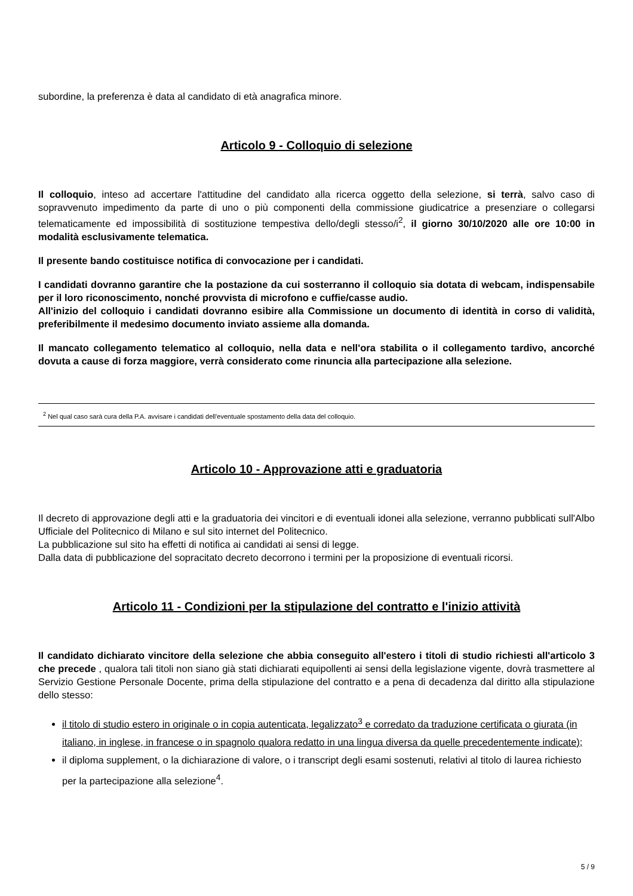subordine, la preferenza è data al candidato di età anagrafica minore.
Articolo 9 - Colloquio di selezione
Il colloquio, inteso ad accertare l'attitudine del candidato alla ricerca oggetto della selezione, si terrà, salvo caso di sopravvenuto impedimento da parte di uno o più componenti della commissione giudicatrice a presenziare o collegarsi telematicamente ed impossibilità di sostituzione tempestiva dello/degli stesso/i<sup>2</sup>, il giorno 30/10/2020 alle ore 10:00 in modalità esclusivamente telematica.
Il presente bando costituisce notifica di convocazione per i candidati.
I candidati dovranno garantire che la postazione da cui sosterranno il colloquio sia dotata di webcam, indispensabile per il loro riconoscimento, nonché provvista di microfono e cuffie/casse audio.
All'inizio del colloquio i candidati dovranno esibire alla Commissione un documento di identità in corso di validità, preferibilmente il medesimo documento inviato assieme alla domanda.
Il mancato collegamento telematico al colloquio, nella data e nell'ora stabilita o il collegamento tardivo, ancorché dovuta a cause di forza maggiore, verrà considerato come rinuncia alla partecipazione alla selezione.
<sup>2</sup> Nel qual caso sarà cura della P.A. avvisare i candidati dell'eventuale spostamento della data del colloquio.
Articolo 10 - Approvazione atti e graduatoria
Il decreto di approvazione degli atti e la graduatoria dei vincitori e di eventuali idonei alla selezione, verranno pubblicati sull'Albo Ufficiale del Politecnico di Milano e sul sito internet del Politecnico.
La pubblicazione sul sito ha effetti di notifica ai candidati ai sensi di legge.
Dalla data di pubblicazione del sopracitato decreto decorrono i termini per la proposizione di eventuali ricorsi.
Articolo 11 - Condizioni per la stipulazione del contratto e l'inizio attività
Il candidato dichiarato vincitore della selezione che abbia conseguito all'estero i titoli di studio richiesti all'articolo 3 che precede , qualora tali titoli non siano già stati dichiarati equipollenti ai sensi della legislazione vigente, dovrà trasmettere al Servizio Gestione Personale Docente, prima della stipulazione del contratto e a pena di decadenza dal diritto alla stipulazione dello stesso:
il titolo di studio estero in originale o in copia autenticata, legalizzato<sup>3</sup> e corredato da traduzione certificata o giurata (in italiano, in inglese, in francese o in spagnolo qualora redatto in una lingua diversa da quelle precedentemente indicate);
il diploma supplement, o la dichiarazione di valore, o i transcript degli esami sostenuti, relativi al titolo di laurea richiesto per la partecipazione alla selezione<sup>4</sup>.
5 / 9